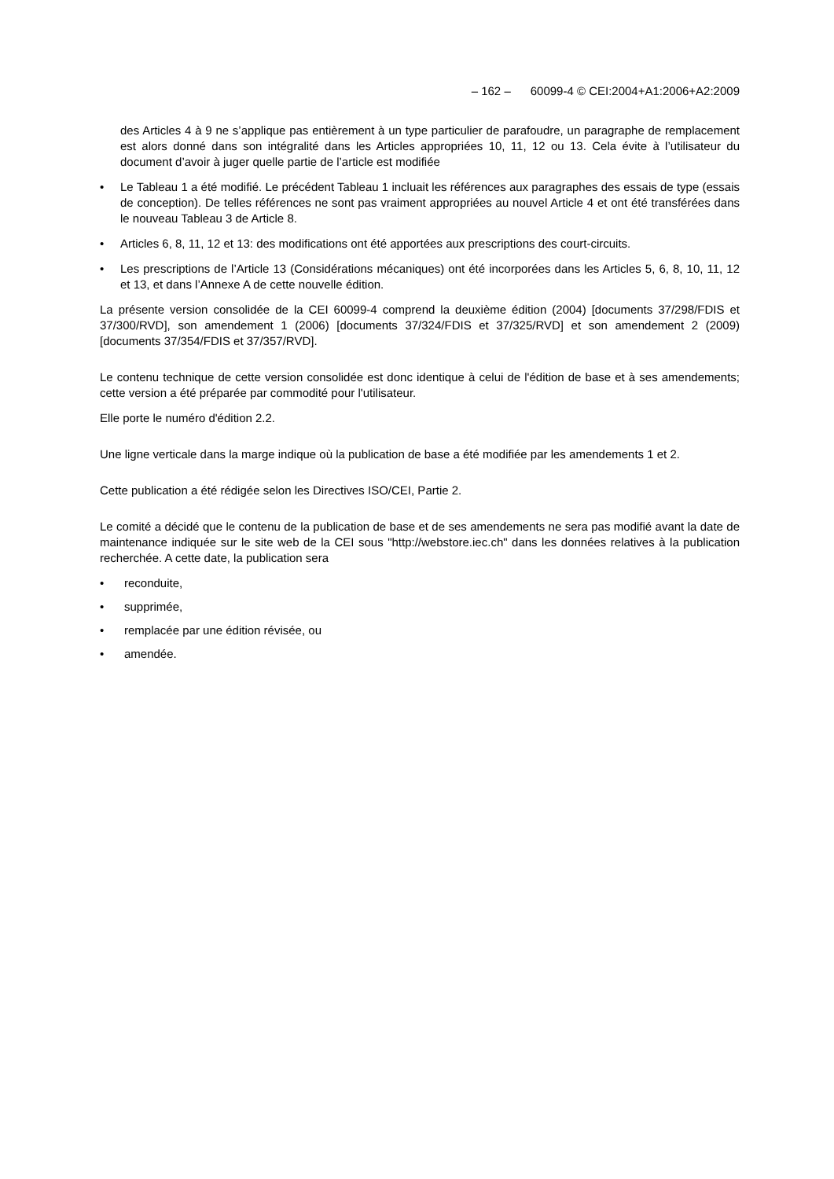– 162 – 60099-4 © CEI:2004+A1:2006+A2:2009
des Articles 4 à 9 ne s’applique pas entièrement à un type particulier de parafoudre, un paragraphe de remplacement est alors donné dans son intégralité dans les Articles appropriées 10, 11, 12 ou 13. Cela évite à l’utilisateur du document d’avoir à juger quelle partie de l’article est modifiée
• Le Tableau 1 a été modifié. Le précédent Tableau 1 incluait les références aux paragraphes des essais de type (essais de conception). De telles références ne sont pas vraiment appropriées au nouvel Article 4 et ont été transférées dans le nouveau Tableau 3 de Article 8.
• Articles 6, 8, 11, 12 et 13: des modifications ont été apportées aux prescriptions des court-circuits.
• Les prescriptions de l’Article 13 (Considérations mécaniques) ont été incorporées dans les Articles 5, 6, 8, 10, 11, 12 et 13, et dans l’Annexe A de cette nouvelle édition.
La présente version consolidée de la CEI 60099-4 comprend la deuxième édition (2004) [documents 37/298/FDIS et 37/300/RVD], son amendement 1 (2006) [documents 37/324/FDIS et 37/325/RVD] et son amendement 2 (2009) [documents 37/354/FDIS et 37/357/RVD].
Le contenu technique de cette version consolidée est donc identique à celui de l'édition de base et à ses amendements; cette version a été préparée par commodité pour l'utilisateur.
Elle porte le numéro d'édition 2.2.
Une ligne verticale dans la marge indique où la publication de base a été modifiée par les amendements 1 et 2.
Cette publication a été rédigée selon les Directives ISO/CEI, Partie 2.
Le comité a décidé que le contenu de la publication de base et de ses amendements ne sera pas modifié avant la date de maintenance indiquée sur le site web de la CEI sous "http://webstore.iec.ch" dans les données relatives à la publication recherchée. A cette date, la publication sera
• reconduite,
• supprimée,
• remplacée par une édition révisée, ou
• amendée.